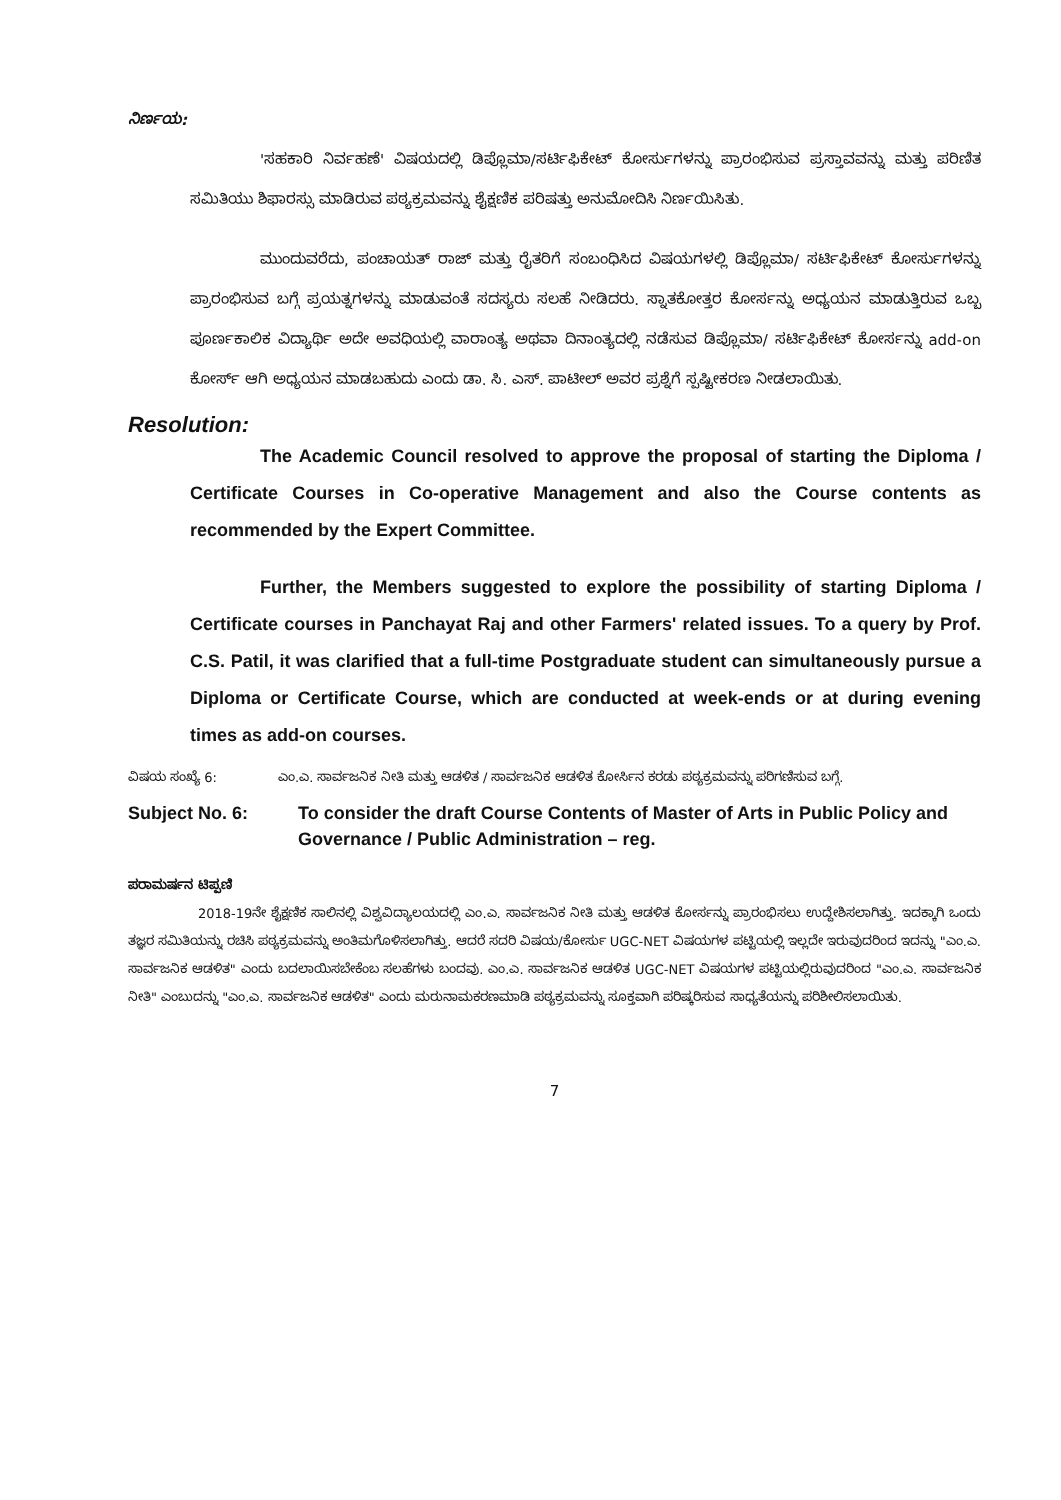ನಿರ್ಣಯ:
'ಸಹಕಾರಿ ನಿರ್ವಹಣೆ' ವಿಷಯದಲ್ಲಿ ಡಿಪ್ಲೊಮಾ/ಸರ್ಟಿಫಿಕೇಟ್ ಕೋರ್ಸುಗಳನ್ನು ಪ್ರಾರಂಭಿಸುವ ಪ್ರಸ್ತಾವವನ್ನು ಮತ್ತು ಪರಿಣಿತ ಸಮಿತಿಯು ಶಿಫಾರಸ್ಸು ಮಾಡಿರುವ ಪಠ್ಯಕ್ರಮವನ್ನು ಶೈಕ್ಷಣಿಕ ಪರಿಷತ್ತು ಅನುಮೋದಿಸಿ ನಿರ್ಣಯಿಸಿತು.
ಮುಂದುವರೆದು, ಪಂಚಾಯತ್ ರಾಜ್ ಮತ್ತು ರೈತರಿಗೆ ಸಂಬಂಧಿಸಿದ ವಿಷಯಗಳಲ್ಲಿ ಡಿಪ್ಲೊಮಾ/ ಸರ್ಟಿಫಿಕೇಟ್ ಕೋರ್ಸುಗಳನ್ನು ಪ್ರಾರಂಭಿಸುವ ಬಗ್ಗೆ ಪ್ರಯತ್ನಗಳನ್ನು ಮಾಡುವಂತೆ ಸದಸ್ಯರು ಸಲಹೆ ನೀಡಿದರು. ಸ್ನಾತಕೋತ್ತರ ಕೋರ್ಸನ್ನು ಅಧ್ಯಯನ ಮಾಡುತ್ತಿರುವ ಒಬ್ಬ ಪೂರ್ಣಕಾಲಿಕ ವಿದ್ಯಾರ್ಥಿ ಅದೇ ಅವಧಿಯಲ್ಲಿ ವಾರಾಂತ್ಯ ಅಥವಾ ದಿನಾಂತ್ಯದಲ್ಲಿ ನಡೆಸುವ ಡಿಪ್ಲೊಮಾ/ ಸರ್ಟಿಫಿಕೇಟ್ ಕೋರ್ಸನ್ನು add-on ಕೋರ್ಸ್ ಆಗಿ ಅಧ್ಯಯನ ಮಾಡಬಹುದು ಎಂದು ಡಾ. ಸಿ. ಎಸ್. ಪಾಟೀಲ್ ಅವರ ಪ್ರಶ್ನೆಗೆ ಸ್ಪಷ್ಟೀಕರಣ ನೀಡಲಾಯಿತು.
Resolution:
The Academic Council resolved to approve the proposal of starting the Diploma / Certificate Courses in Co-operative Management and also the Course contents as recommended by the Expert Committee.
Further, the Members suggested to explore the possibility of starting Diploma / Certificate courses in Panchayat Raj and other Farmers' related issues. To a query by Prof. C.S. Patil, it was clarified that a full-time Postgraduate student can simultaneously pursue a Diploma or Certificate Course, which are conducted at week-ends or at during evening times as add-on courses.
ವಿಷಯ ಸಂಖ್ಯೆ 6: ಎಂ.ಎ. ಸಾರ್ವಜನಿಕ ನೀತಿ ಮತ್ತು ಆಡಳಿತ / ಸಾರ್ವಜನಿಕ ಆಡಳಿತ ಕೋರ್ಸಿನ ಕರಡು ಪಠ್ಯಕ್ರಮವನ್ನು ಪರಿಗಣಿಸುವ ಬಗ್ಗೆ.
Subject No. 6: To consider the draft Course Contents of Master of Arts in Public Policy and Governance / Public Administration – reg.
ಪರಾಮರ್ಷನ ಟಿಪ್ಪಣಿ
2018-19ನೇ ಶೈಕ್ಷಣಿಕ ಸಾಲಿನಲ್ಲಿ ವಿಶ್ವವಿದ್ಯಾಲಯದಲ್ಲಿ ಎಂ.ಎ. ಸಾರ್ವಜನಿಕ ನೀತಿ ಮತ್ತು ಆಡಳಿತ ಕೋರ್ಸನ್ನು ಪ್ರಾರಂಭಿಸಲು ಉದ್ದೇಶಿಸಲಾಗಿತ್ತು. ಇದಕ್ಕಾಗಿ ಒಂದು ತಜ್ಞರ ಸಮಿತಿಯನ್ನು ರಚಿಸಿ ಪಠ್ಯಕ್ರಮವನ್ನು ಅಂತಿಮಗೊಳಿಸಲಾಗಿತ್ತು. ಆದರೆ ಸದರಿ ವಿಷಯ/ಕೋರ್ಸು UGC-NET ವಿಷಯಗಳ ಪಟ್ಟಿಯಲ್ಲಿ ಇಲ್ಲದೇ ಇರುವುದರಿಂದ ಇದನ್ನು "ಎಂ.ಎ. ಸಾರ್ವಜನಿಕ ಆಡಳಿತ" ಎಂದು ಬದಲಾಯಿಸಬೇಕೆಂಬ ಸಲಹೆಗಳು ಬಂದವು. ಎಂ.ಎ. ಸಾರ್ವಜನಿಕ ಆಡಳಿತ UGC-NET ವಿಷಯಗಳ ಪಟ್ಟಿಯಲ್ಲಿರುವುದರಿಂದ "ಎಂ.ಎ. ಸಾರ್ವಜನಿಕ ನೀತಿ" ಎಂಬುದನ್ನು "ಎಂ.ಎ. ಸಾರ್ವಜನಿಕ ಆಡಳಿತ" ಎಂದು ಮರುನಾಮಕರಣಮಾಡಿ ಪಠ್ಯಕ್ರಮವನ್ನು ಸೂಕ್ತವಾಗಿ ಪರಿಷ್ಕರಿಸುವ ಸಾಧ್ಯತೆಯನ್ನು ಪರಿಶೀಲಿಸಲಾಯಿತು.
7